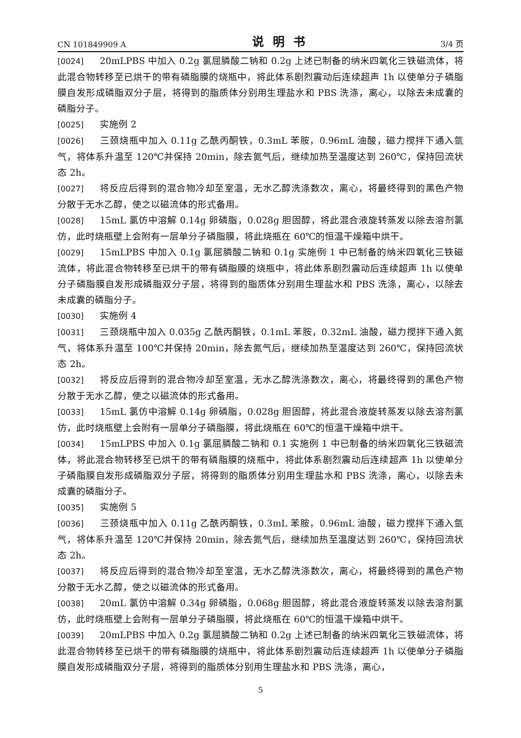CN 101849909 A 说明书 3/4 页
[0024] 20mLPBS 中加入 0.2g 氯屈膦酸二钠和 0.2g 上述已制备的纳米四氧化三铁磁流体，将此混合物转移至已烘干的带有磷脂膜的烧瓶中，将此体系剧烈震动后连续超声 1h 以使单分子磷脂膜自发形成磷脂双分子层，将得到的脂质体分别用生理盐水和 PBS 洗涤，离心，以除去未成囊的磷脂分子。
[0025] 实施例 2
[0026] 三颈烧瓶中加入 0.11g 乙酰丙酮铁，0.3mL 苯胺，0.96mL 油酸，磁力搅拌下通入氩气，将体系升温至 120℃并保持 20min，除去氮气后，继续加热至温度达到 260℃，保持回流状态 2h。
[0027] 将反应后得到的混合物冷却至室温，无水乙醇洗涤数次，离心，将最终得到的黑色产物分散于无水乙醇，使之以磁流体的形式备用。
[0028] 15mL 氯仿中溶解 0.14g 卵磷脂，0.028g 胆固醇，将此混合液旋转蒸发以除去溶剂氯仿，此时烧瓶壁上会附有一层单分子磷脂膜，将此烧瓶在 60℃的恒温干燥箱中烘干。
[0029] 15mLPBS 中加入 0.1g 氯屈膦酸二钠和 0.1g 实施例 1 中已制备的纳米四氧化三铁磁流体，将此混合物转移至已烘干的带有磷脂膜的烧瓶中，将此体系剧烈震动后连续超声 1h 以使单分子磷脂膜自发形成磷脂双分子层，将得到的脂质体分别用生理盐水和 PBS 洗涤，离心，以除去未成囊的磷脂分子。
[0030] 实施例 4
[0031] 三颈烧瓶中加入 0.035g 乙酰丙酮铁，0.1mL 苯胺，0.32mL 油酸，磁力搅拌下通入氮气，将体系升温至 100℃并保持 20min，除去氮气后，继续加热至温度达到 260℃，保持回流状态 2h。
[0032] 将反应后得到的混合物冷却至室温，无水乙醇洗涤数次，离心，将最终得到的黑色产物分散于无水乙醇，使之以磁流体的形式备用。
[0033] 15mL 氯仿中溶解 0.14g 卵磷脂，0.028g 胆固醇，将此混合液旋转蒸发以除去溶剂氯仿，此时烧瓶壁上会附有一层单分子磷脂膜，将此烧瓶在 60℃的恒温干燥箱中烘干。
[0034] 15mLPBS 中加入 0.1g 氯屈膦酸二钠和 0.1 实施例 1 中已制备的纳米四氧化三铁磁流体，将此混合物转移至已烘干的带有磷脂膜的烧瓶中，将此体系剧烈震动后连续超声 1h 以使单分子磷脂膜自发形成磷脂双分子层，将得到的脂质体分别用生理盐水和 PBS 洗涤，离心，以除去未成囊的磷脂分子。
[0035] 实施例 5
[0036] 三颈烧瓶中加入 0.11g 乙酰丙酮铁，0.3mL 苯胺，0.96mL 油酸，磁力搅拌下通入氩气，将体系升温至 120℃并保持 20min，除去氮气后，继续加热至温度达到 260℃，保持回流状态 2h。
[0037] 将反应后得到的混合物冷却至室温，无水乙醇洗涤数次，离心，将最终得到的黑色产物分散于无水乙醇，使之以磁流体的形式备用。
[0038] 20mL 氯仿中溶解 0.34g 卵磷脂，0.068g 胆固醇，将此混合液旋转蒸发以除去溶剂氯仿，此时烧瓶壁上会附有一层单分子磷脂膜，将此烧瓶在 60℃的恒温干燥箱中烘干。
[0039] 20mLPBS 中加入 0.2g 氯屈膦酸二钠和 0.2g 上述已制备的纳米四氧化三铁磁流体，将此混合物转移至已烘干的带有磷脂膜的烧瓶中，将此体系剧烈震动后连续超声 1h 以使单分子磷脂膜自发形成磷脂双分子层，将得到的脂质体分别用生理盐水和 PBS 洗涤，离心，
5